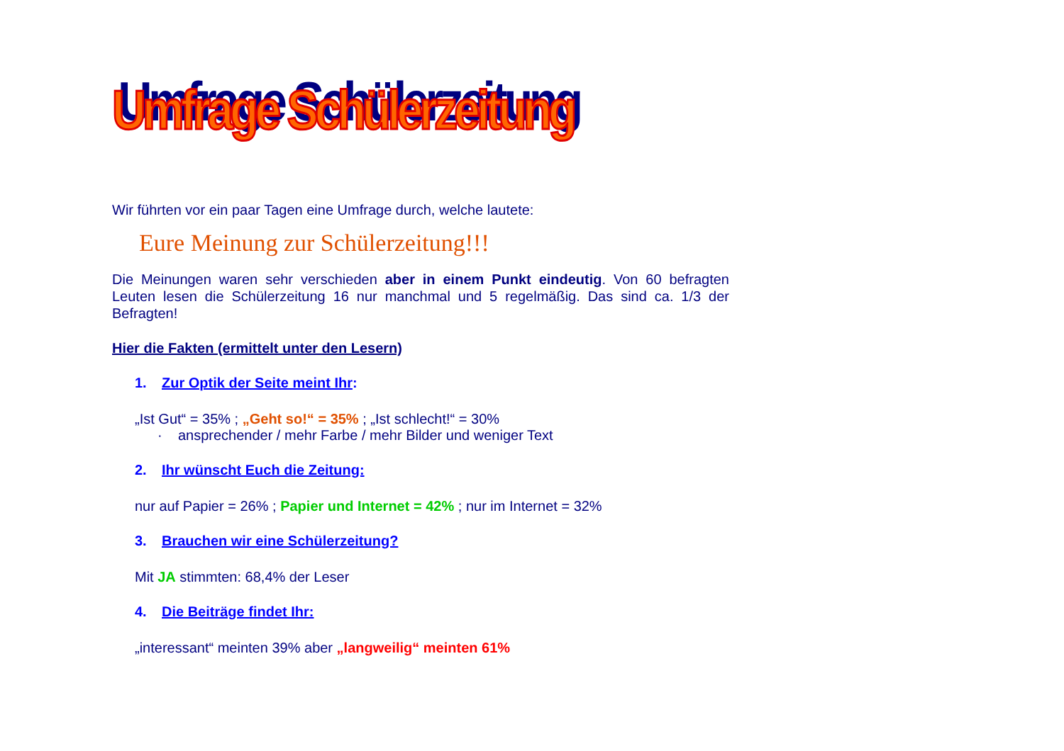Umfrage Schülerzeitung
Wir führten vor ein paar Tagen eine Umfrage durch, welche lautete:
Eure Meinung zur Schülerzeitung!!!
Die Meinungen waren sehr verschieden aber in einem Punkt eindeutig. Von 60 befragten Leuten lesen die Schülerzeitung 16 nur manchmal und 5 regelmäßig. Das sind ca. 1/3 der Befragten!
Hier die Fakten (ermittelt unter den Lesern)
1. Zur Optik der Seite meint Ihr:
„Ist Gut“ = 35% ; „Geht so!“ = 35% ; „Ist schlecht!“ = 30%
· ansprechender / mehr Farbe / mehr Bilder und weniger Text
2. Ihr wünscht Euch die Zeitung:
nur auf Papier = 26% ; Papier und Internet = 42% ; nur im Internet = 32%
3. Brauchen wir eine Schülerzeitung?
Mit JA stimmten: 68,4% der Leser
4. Die Beiträge findet Ihr:
„interessant“ meinten 39% aber „langweilig“ meinten 61%